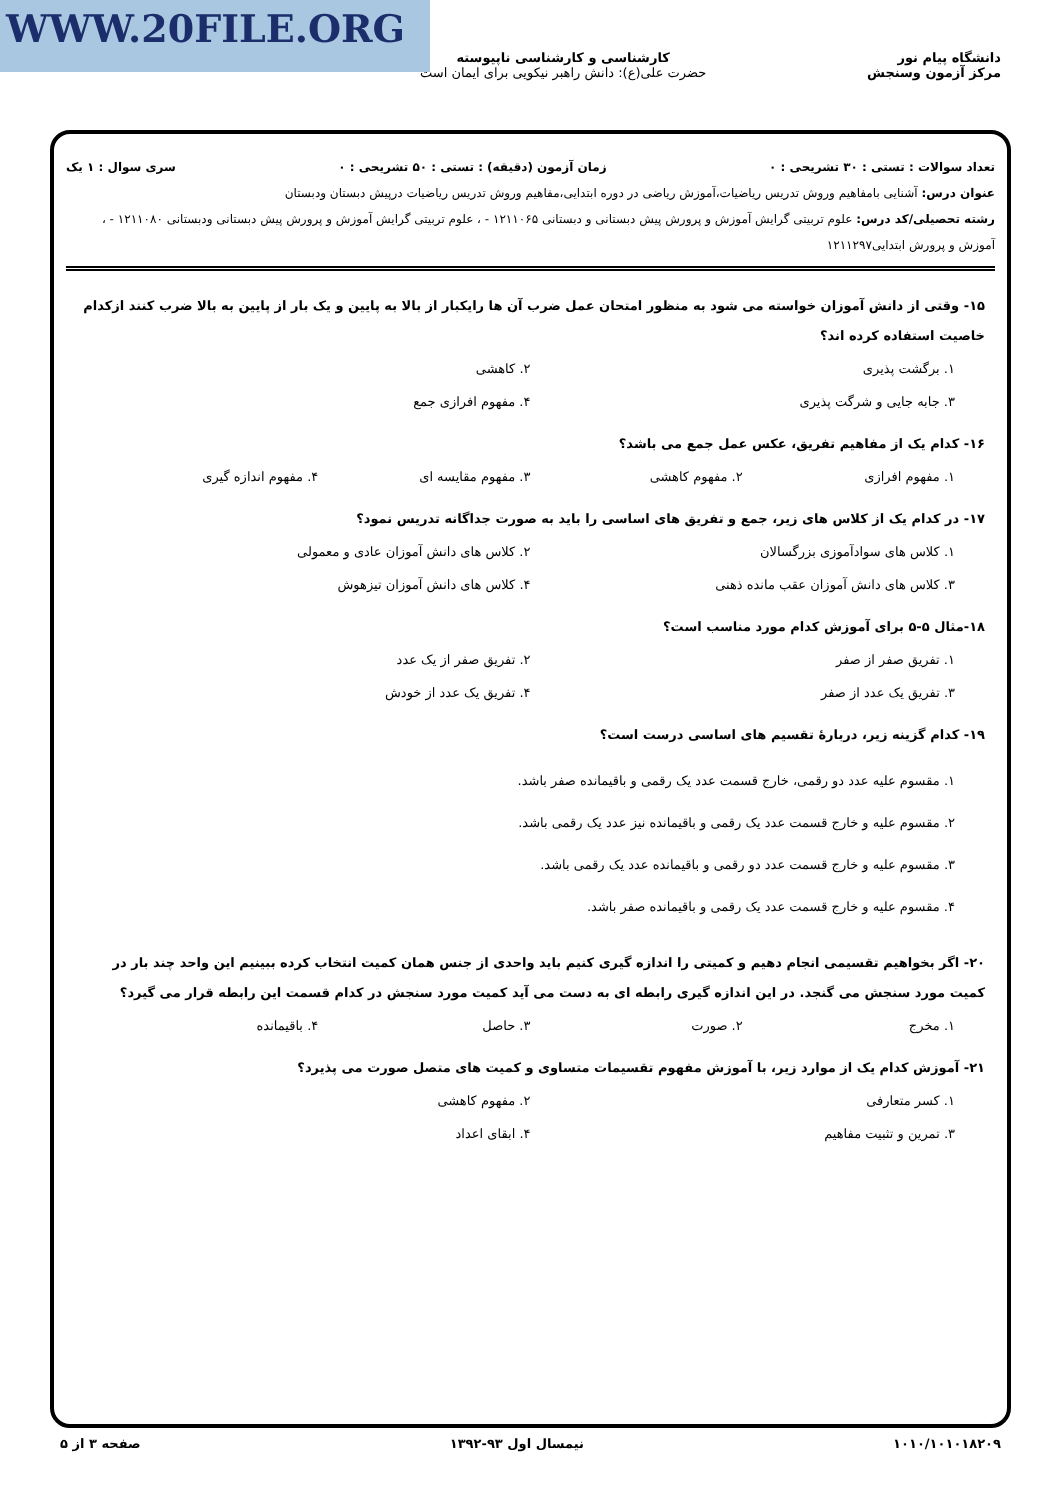WWW.20FILE.ORG
دانشگاه پیام نور
مرکز آزمون وسنجش
کارشناسی و کارشناسی ناپیوسته
حضرت علی(ع): دانش راهبر نیکویی برای ایمان است
تعداد سوالات : تستی : ۳۰ تشریحی : ۰ زمان آزمون (دقیقه) : تستی : ۵۰ تشریحی : ۰ سری سوال : ۱ یک
عنوان درس: آشنایی بامفاهیم وروش تدریس ریاضیات،آموزش ریاضی در دوره ابتدایی،مفاهیم وروش تدریس ریاضیات درپیش دبستان ودبستان
رشته تحصیلی/کد درس: علوم تربیتی گرایش آموزش و پرورش پیش دبستانی و دبستانی ۱۲۱۱۰۶۵ - ، علوم تربیتی گرایش آموزش و پرورش پیش دبستانی ودبستانی ۱۲۱۱۰۸۰ - ، آموزش و پرورش ابتدایی۱۲۱۱۲۹۷
۱۵- وقتی از دانش آموزان خواسته می شود به منظور امتحان عمل ضرب آن ها رایکبار از بالا به پایین و یک بار از پایین به بالا ضرب کنند ازکدام خاصیت استفاده کرده اند؟
۱. برگشت پذیری
۲. کاهشی
۳. جابه جایی و شرگت پذیری
۴. مفهوم افرازی جمع
۱۶- کدام یک از مفاهیم تفریق، عکس عمل جمع می باشد؟
۱. مفهوم افرازی
۲. مفهوم کاهشی
۳. مفهوم مقایسه ای
۴. مفهوم اندازه گیری
۱۷- در کدام یک از کلاس های زیر، جمع و تفریق های اساسی را باید به صورت جداگانه تدریس نمود؟
۱. کلاس های سوادآموزی بزرگسالان
۲. کلاس های دانش آموزان عادی و معمولی
۳. کلاس های دانش آموزان عقب مانده ذهنی
۴. کلاس های دانش آموزان تیزهوش
۱۸-مثال ۵-۵ برای آموزش کدام مورد مناسب است؟
۱. تفریق صفر از صفر
۲. تفریق صفر از یک عدد
۳. تفریق یک عدد از صفر
۴. تفریق یک عدد از خودش
۱۹- کدام گزینه زیر، دربارهٔ تقسیم های اساسی درست است؟
۱. مقسوم علیه عدد دو رقمی، خارج قسمت عدد یک رقمی و باقیمانده صفر باشد.
۲. مقسوم علیه و خارج قسمت عدد یک رقمی و باقیمانده نیز عدد یک رقمی باشد.
۳. مقسوم علیه و خارج قسمت عدد دو رقمی و باقیمانده عدد یک رقمی باشد.
۴. مقسوم علیه و خارج قسمت عدد یک رقمی و باقیمانده صفر باشد.
۲۰- اگر بخواهیم تقسیمی انجام دهیم و کمیتی را اندازه گیری کنیم باید واحدی از جنس همان کمیت انتخاب کرده ببینیم این واحد چند بار در کمیت مورد سنجش می گنجد. در این اندازه گیری رابطه ای به دست می آید کمیت مورد سنجش در کدام قسمت این رابطه قرار می گیرد؟
۱. مخرج
۲. صورت
۳. حاصل
۴. باقیمانده
۲۱- آموزش کدام یک از موارد زیر، با آموزش مفهوم تقسیمات متساوی و کمیت های متصل صورت می پذیرد؟
۱. کسر متعارفی
۲. مفهوم کاهشی
۳. تمرین و تثبیت مفاهیم
۴. ابقای اعداد
۱۰۱۰/۱۰۱۰۱۸۲۰۹ نیمسال اول ۹۳-۱۳۹۲ صفحه ۳ از ۵